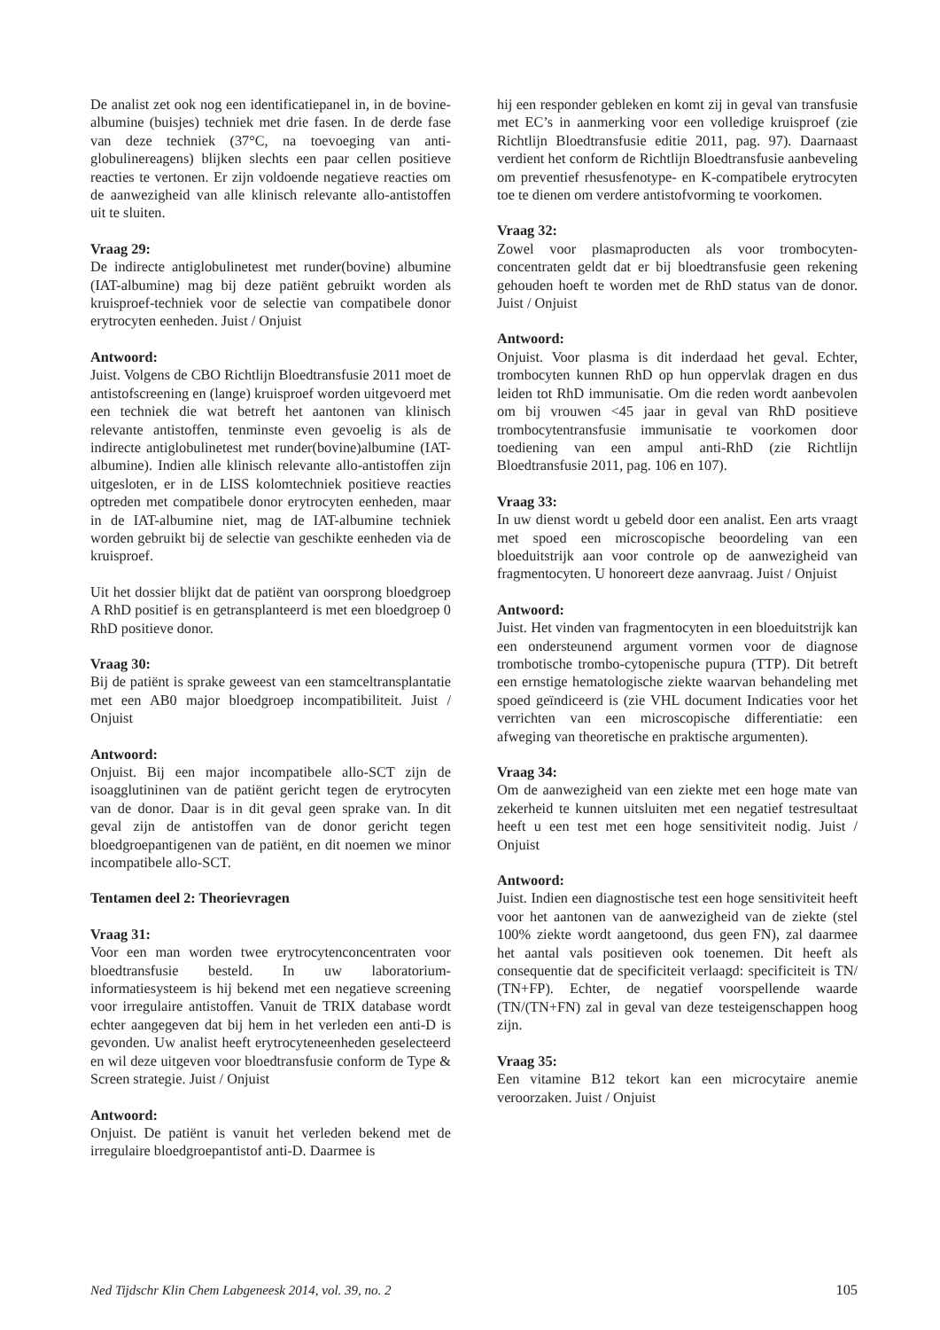De analist zet ook nog een identificatiepanel in, in de bovine-albumine (buisjes) techniek met drie fasen. In de derde fase van deze techniek (37°C, na toevoeging van anti-globulinereagens) blijken slechts een paar cellen positieve reacties te vertonen. Er zijn voldoende negatieve reacties om de aanwezigheid van alle klinisch relevante allo-antistoffen uit te sluiten.
Vraag 29:
De indirecte antiglobulinetest met runder(bovine) albumine (IAT-albumine) mag bij deze patiënt gebruikt worden als kruisproef-techniek voor de selectie van compatibele donor erytrocyten eenheden. Juist / Onjuist
Antwoord:
Juist. Volgens de CBO Richtlijn Bloedtransfusie 2011 moet de antistofscreening en (lange) kruisproef worden uitgevoerd met een techniek die wat betreft het aantonen van klinisch relevante antistoffen, tenminste even gevoelig is als de indirecte antiglobulinetest met runder(bovine)albumine (IAT-albumine). Indien alle klinisch relevante allo-antistoffen zijn uitgesloten, er in de LISS kolomtechniek positieve reacties optreden met compatibele donor erytrocyten eenheden, maar in de IAT-albumine niet, mag de IAT-albumine techniek worden gebruikt bij de selectie van geschikte eenheden via de kruisproef.
Uit het dossier blijkt dat de patiënt van oorsprong bloedgroep A RhD positief is en getransplanteerd is met een bloedgroep 0 RhD positieve donor.
Vraag 30:
Bij de patiënt is sprake geweest van een stamceltransplantatie met een AB0 major bloedgroep incompatibiliteit. Juist / Onjuist
Antwoord:
Onjuist. Bij een major incompatibele allo-SCT zijn de isoagglutininen van de patiënt gericht tegen de erytrocyten van de donor. Daar is in dit geval geen sprake van. In dit geval zijn de antistoffen van de donor gericht tegen bloedgroepantigenen van de patiënt, en dit noemen we minor incompatibele allo-SCT.
Tentamen deel 2: Theorievragen
Vraag 31:
Voor een man worden twee erytrocytenconcentraten voor bloedtransfusie besteld. In uw laboratorium-informatiesysteem is hij bekend met een negatieve screening voor irregulaire antistoffen. Vanuit de TRIX database wordt echter aangegeven dat bij hem in het verleden een anti-D is gevonden. Uw analist heeft erytrocyteneenheden geselecteerd en wil deze uitgeven voor bloedtransfusie conform de Type & Screen strategie. Juist / Onjuist
Antwoord:
Onjuist. De patiënt is vanuit het verleden bekend met de irregulaire bloedgroepantistof anti-D. Daarmee is
hij een responder gebleken en komt zij in geval van transfusie met EC’s in aanmerking voor een volledige kruisproef (zie Richtlijn Bloedtransfusie editie 2011, pag. 97). Daarnaast verdient het conform de Richtlijn Bloedtransfusie aanbeveling om preventief rhesusfenotype- en K-compatibele erytrocyten toe te dienen om verdere antistofvorming te voorkomen.
Vraag 32:
Zowel voor plasmaproducten als voor trombocyten-concentraten geldt dat er bij bloedtransfusie geen rekening gehouden hoeft te worden met de RhD status van de donor. Juist / Onjuist
Antwoord:
Onjuist. Voor plasma is dit inderdaad het geval. Echter, trombocyten kunnen RhD op hun oppervlak dragen en dus leiden tot RhD immunisatie. Om die reden wordt aanbevolen om bij vrouwen <45 jaar in geval van RhD positieve trombocytentransfusie immunisatie te voorkomen door toediening van een ampul anti-RhD (zie Richtlijn Bloedtransfusie 2011, pag. 106 en 107).
Vraag 33:
In uw dienst wordt u gebeld door een analist. Een arts vraagt met spoed een microscopische beoordeling van een bloeduitstrijk aan voor controle op de aanwezigheid van fragmentocyten. U honoreert deze aanvraag. Juist / Onjuist
Antwoord:
Juist. Het vinden van fragmentocyten in een bloeduitstrijk kan een ondersteunend argument vormen voor de diagnose trombotische trombo-cytopenische pupura (TTP). Dit betreft een ernstige hematologische ziekte waarvan behandeling met spoed geïndiceerd is (zie VHL document Indicaties voor het verrichten van een microscopische differentiatie: een afweging van theoretische en praktische argumenten).
Vraag 34:
Om de aanwezigheid van een ziekte met een hoge mate van zekerheid te kunnen uitsluiten met een negatief testresultaat heeft u een test met een hoge sensitiviteit nodig. Juist / Onjuist
Antwoord:
Juist. Indien een diagnostische test een hoge sensitiviteit heeft voor het aantonen van de aanwezigheid van de ziekte (stel 100% ziekte wordt aangetoond, dus geen FN), zal daarmee het aantal vals positieven ook toenemen. Dit heeft als consequentie dat de specificiteit verlaagd: specificiteit is TN/ (TN+FP). Echter, de negatief voorspellende waarde (TN/(TN+FN) zal in geval van deze testeigenschappen hoog zijn.
Vraag 35:
Een vitamine B12 tekort kan een microcytaire anemie veroorzaken. Juist / Onjuist
Ned Tijdschr Klin Chem Labgeneesk 2014, vol. 39, no. 2 105